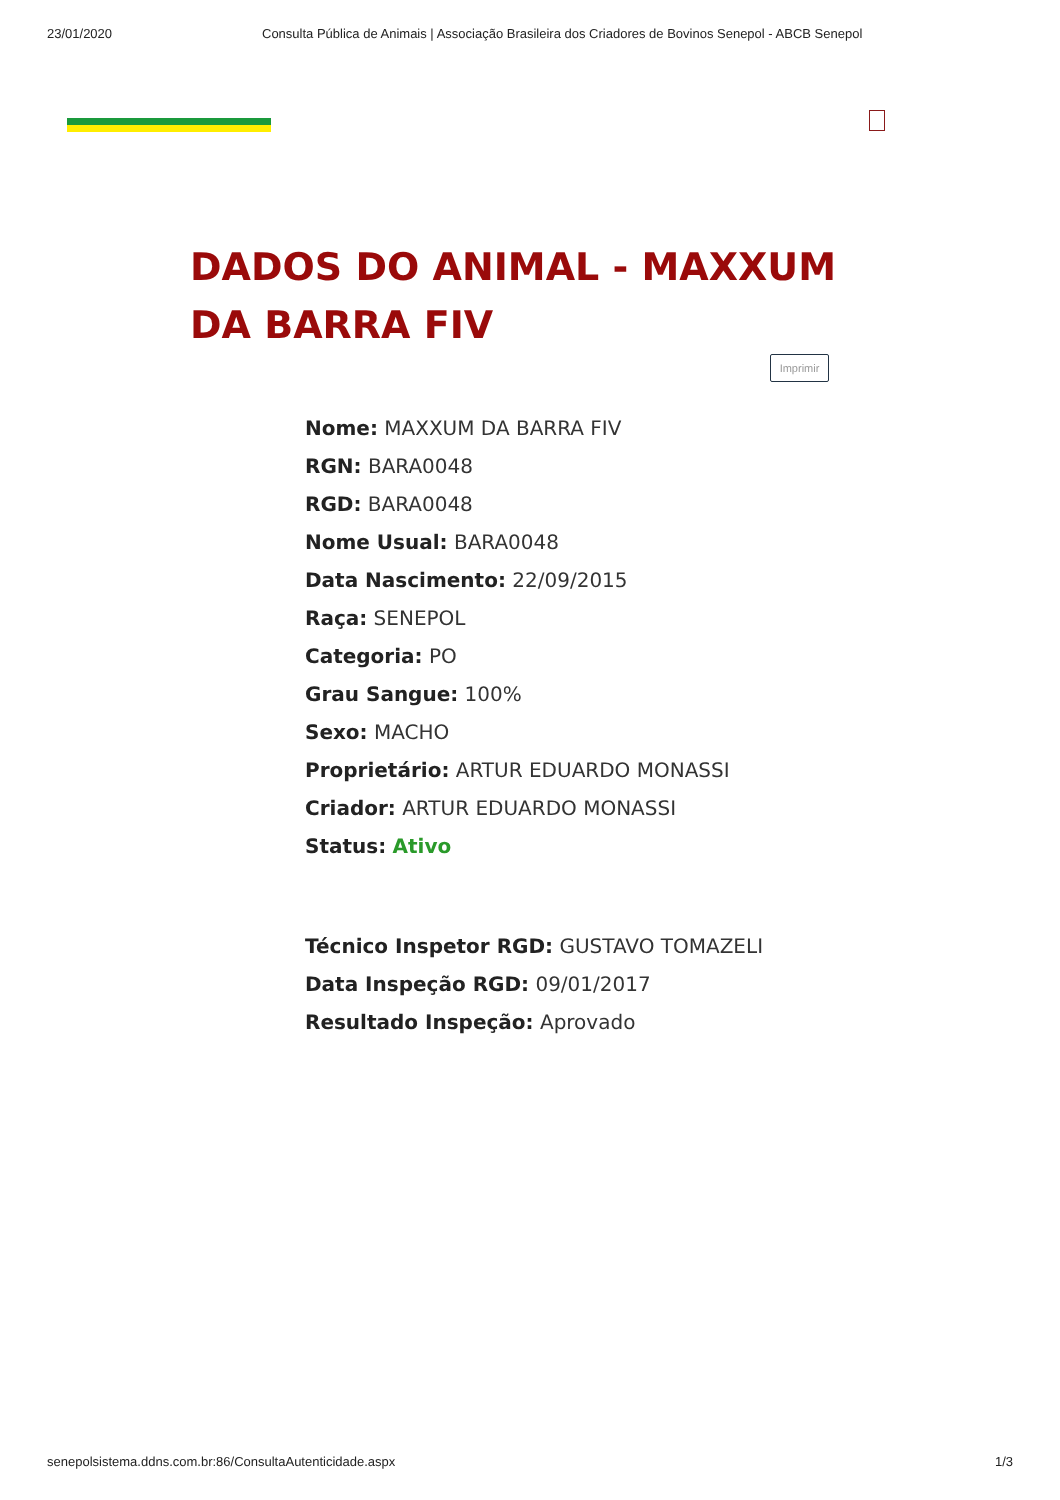23/01/2020 Consulta Pública de Animais | Associação Brasileira dos Criadores de Bovinos Senepol - ABCB Senepol
DADOS DO ANIMAL - MAXXUM DA BARRA FIV
Imprimir
Nome: MAXXUM DA BARRA FIV
RGN: BARA0048
RGD: BARA0048
Nome Usual: BARA0048
Data Nascimento: 22/09/2015
Raça: SENEPOL
Categoria: PO
Grau Sangue: 100%
Sexo: MACHO
Proprietário: ARTUR EDUARDO MONASSI
Criador: ARTUR EDUARDO MONASSI
Status: Ativo
Técnico Inspetor RGD: GUSTAVO TOMAZELI
Data Inspeção RGD: 09/01/2017
Resultado Inspeção: Aprovado
senepolsistema.ddns.com.br:86/ConsultaAutenticidade.aspx 1/3